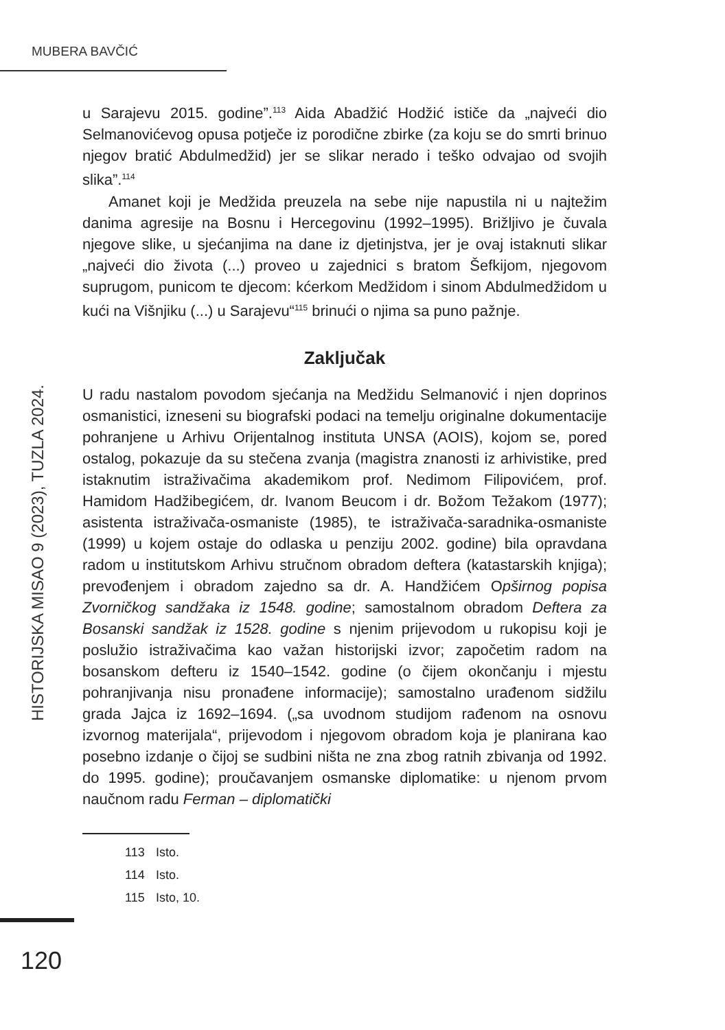MUBERA BAVČIĆ
HISTORIJSKA MISAO 9 (2023), TUZLA 2024.
u Sarajevu 2015. godine”.<sup>113</sup> Aida Abadžić Hodžić ističe da „najveći dio Selmanovićevog opusa potječe iz porodične zbirke (za koju se do smrti brinuo njegov bratić Abdulmedžid) jer se slikar nerado i teško odvajao od svojih slika”.<sup>114</sup>
Amanet koji je Medžida preuzela na sebe nije napustila ni u najtežim danima agresije na Bosnu i Hercegovinu (1992–1995). Brižljivo je čuvala njegove slike, u sjećanjima na dane iz djetinjstva, jer je ovaj istaknuti slikar „najveći dio života (...) proveo u zajednici s bratom Šefkijom, njegovom suprugom, punicom te djecom: kćerkom Medžidom i sinom Abdulmedžidom u kući na Višnjiku (...) u Sarajevu“<sup>115</sup> brinući o njima sa puno pažnje.
Zaključak
U radu nastalom povodom sjećanja na Medžidu Selmanović i njen doprinos osmanistici, izneseni su biografski podaci na temelju originalne dokumentacije pohranjene u Arhivu Orijentalnog instituta UNSA (AOIS), kojom se, pored ostalog, pokazuje da su stečena zvanja (magistra znanosti iz arhivistike, pred istaknutim istraživačima akademikom prof. Nedimom Filipovićem, prof. Hamidom Hadžibegićem, dr. Ivanom Beucom i dr. Božom Težakom (1977); asistenta istraživača-osmaniste (1985), te istraživača-saradnika-osmaniste (1999) u kojem ostaje do odlaska u penziju 2002. godine) bila opravdana radom u institutskom Arhivu stručnom obradom deftera (katastarskih knjiga); prevođenjem i obradom zajedno sa dr. A. Handžićem Opširnog popisa Zvorničkog sandžaka iz 1548. godine; samostalnom obradom Deftera za Bosanski sandžak iz 1528. godine s njenim prijevodom u rukopisu koji je poslužio istraživačima kao važan historijski izvor; započetim radom na bosanskom defteru iz 1540–1542. godine (o čijem okončanju i mjestu pohranjivanja nisu pronađene informacije); samostalno urađenom sidžilu grada Jajca iz 1692–1694. („sa uvodnom studijom rađenom na osnovu izvornog materijala“, prijevodom i njegovom obradom koja je planirana kao posebno izdanje o čijoj se sudbini ništa ne zna zbog ratnih zbivanja od 1992. do 1995. godine); proučavanjem osmanske diplomatike: u njenom prvom naučnom radu Ferman – diplomatički
113 Isto.
114 Isto.
115 Isto, 10.
120